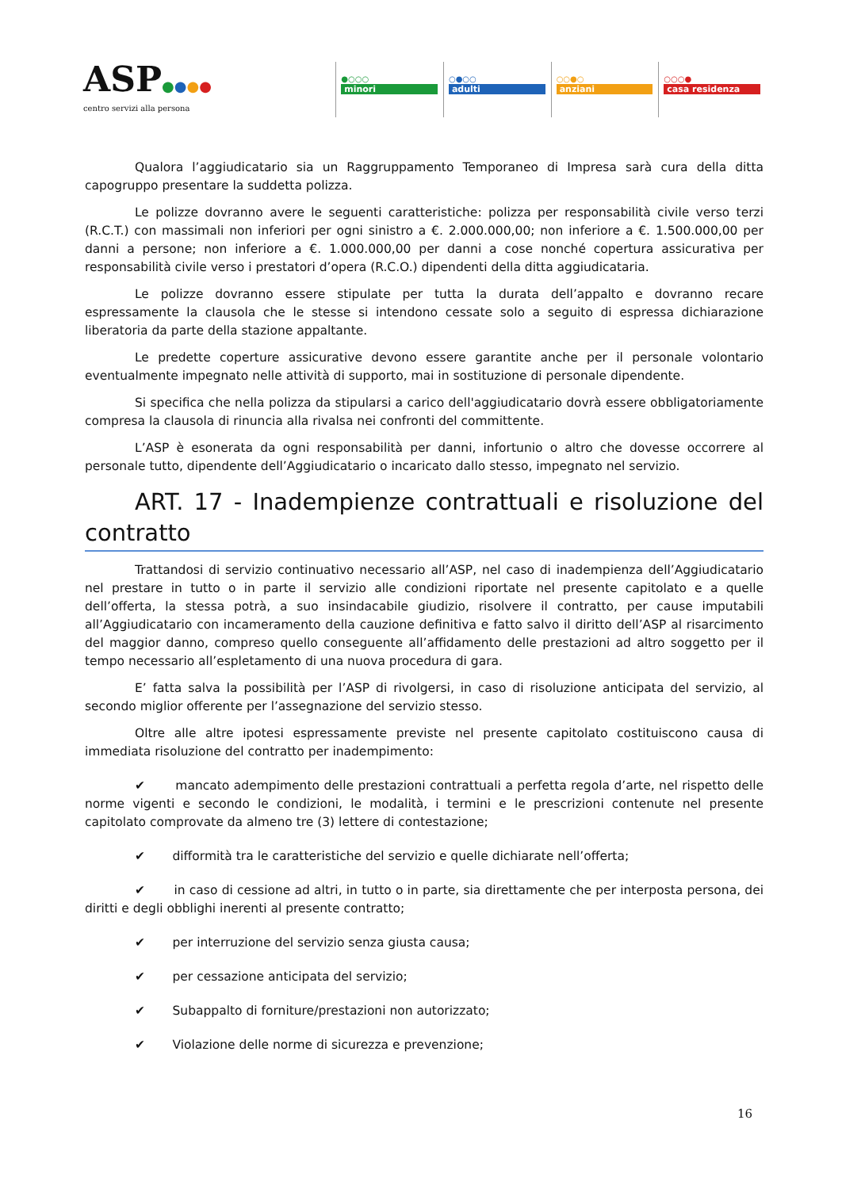ASP●●●●
centro servizi alla persona
●○○○
minori
○●○○
adulti
○○●○
anziani
○○○●
casa residenza
Qualora l’aggiudicatario sia un Raggruppamento Temporaneo di Impresa sarà cura della ditta capogruppo presentare la suddetta polizza.
Le polizze dovranno avere le seguenti caratteristiche: polizza per responsabilità civile verso terzi (R.C.T.) con massimali non inferiori per ogni sinistro a €. 2.000.000,00; non inferiore a €. 1.500.000,00 per danni a persone; non inferiore a €. 1.000.000,00 per danni a cose nonché copertura assicurativa per responsabilità civile verso i prestatori d’opera (R.C.O.) dipendenti della ditta aggiudicataria.
Le polizze dovranno essere stipulate per tutta la durata dell’appalto e dovranno recare espressamente la clausola che le stesse si intendono cessate solo a seguito di espressa dichiarazione liberatoria da parte della stazione appaltante.
Le predette coperture assicurative devono essere garantite anche per il personale volontario eventualmente impegnato nelle attività di supporto, mai in sostituzione di personale dipendente.
Si specifica che nella polizza da stipularsi a carico dell'aggiudicatario dovrà essere obbligatoriamente compresa la clausola di rinuncia alla rivalsa nei confronti del committente.
L’ASP è esonerata da ogni responsabilità per danni, infortunio o altro che dovesse occorrere al personale tutto, dipendente dell’Aggiudicatario o incaricato dallo stesso, impegnato nel servizio.
ART. 17 - Inadempienze contrattuali e risoluzione del contratto
Trattandosi di servizio continuativo necessario all’ASP, nel caso di inadempienza dell’Aggiudicatario nel prestare in tutto o in parte il servizio alle condizioni riportate nel presente capitolato e a quelle dell’offerta, la stessa potrà, a suo insindacabile giudizio, risolvere il contratto, per cause imputabili all’Aggiudicatario con incameramento della cauzione definitiva e fatto salvo il diritto dell’ASP al risarcimento del maggior danno, compreso quello conseguente all’affidamento delle prestazioni ad altro soggetto per il tempo necessario all’espletamento di una nuova procedura di gara.
E’ fatta salva la possibilità per l’ASP di rivolgersi, in caso di risoluzione anticipata del servizio, al secondo miglior offerente per l’assegnazione del servizio stesso.
Oltre alle altre ipotesi espressamente previste nel presente capitolato costituiscono causa di immediata risoluzione del contratto per inadempimento:
✔ mancato adempimento delle prestazioni contrattuali a perfetta regola d’arte, nel rispetto delle norme vigenti e secondo le condizioni, le modalità, i termini e le prescrizioni contenute nel presente capitolato comprovate da almeno tre (3) lettere di contestazione;
✔ difformità tra le caratteristiche del servizio e quelle dichiarate nell’offerta;
✔ in caso di cessione ad altri, in tutto o in parte, sia direttamente che per interposta persona, dei diritti e degli obblighi inerenti al presente contratto;
✔ per interruzione del servizio senza giusta causa;
✔ per cessazione anticipata del servizio;
✔ Subappalto di forniture/prestazioni non autorizzato;
✔ Violazione delle norme di sicurezza e prevenzione;
16